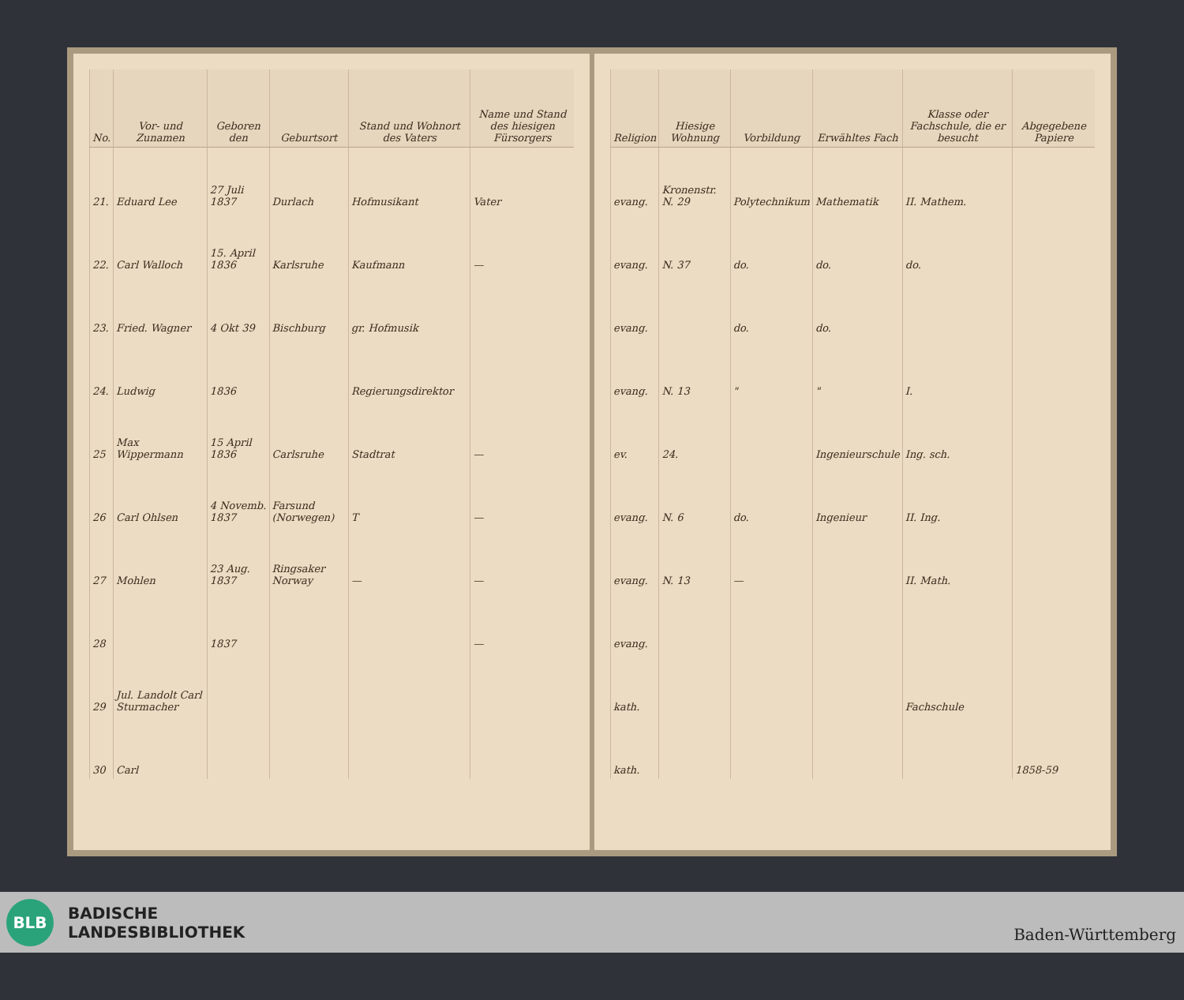| No. | Vor- und Zunamen | Geboren den | Geburtsort | Stand und Wohnort des Vaters | Name und Stand des hiesigen Fürsorgers |
| --- | --- | --- | --- | --- | --- |
| 21. | Eduard Lee | 27 Juli 1837 | Durlach | Hofmusikant | Vater |
| 22. | Carl Walloch | 15. April 1836 | Karlsruhe | Kaufmann | — |
| 23. | Fried. Wagner | 4 Okt 39 | Bischburg | gr. Hofmusik | |
| 24. | Ludwig | 1836 | | Regierungsdirektor | |
| 25 | Max Wippermann | 15 April 1836 | Carlsruhe | Stadtrat | — |
| 26 | Carl Ohlsen | 4 Novemb. 1837 | Farsund (Norwegen) | T | — |
| 27 | Mohlen | 23 Aug. 1837 | Ringsaker Norway | — | — |
| 28 | | 1837 | | | — |
| 29 | Jul. Landolt Carl Sturmacher | | | | |
| 30 | Carl | | | | |
| Religion | Hiesige Wohnung | Vorbildung | Erwähltes Fach | Klasse oder Fachschule, die er besucht | Abgegebene Papiere |
| --- | --- | --- | --- | --- | --- |
| evang. | Kronenstr. N. 29 | Polytechnikum | Mathematik | II. Mathem. | |
| evang. | N. 37 | do. | do. | do. | |
| evang. | | do. | do. | | |
| evang. | N. 13 | " | " | I. | |
| ev. | 24. | | Ingenieurschule | Ing. sch. | |
| evang. | N. 6 | do. | Ingenieur | II. Ing. | |
| evang. | N. 13 | — | | II. Math. | |
| evang. | | | | | |
| kath. | | | | Fachschule | |
| kath. | | | | | 1858-59 |
BLB
BADISCHE
LANDESBIBLIOTHEK
Baden-Württemberg